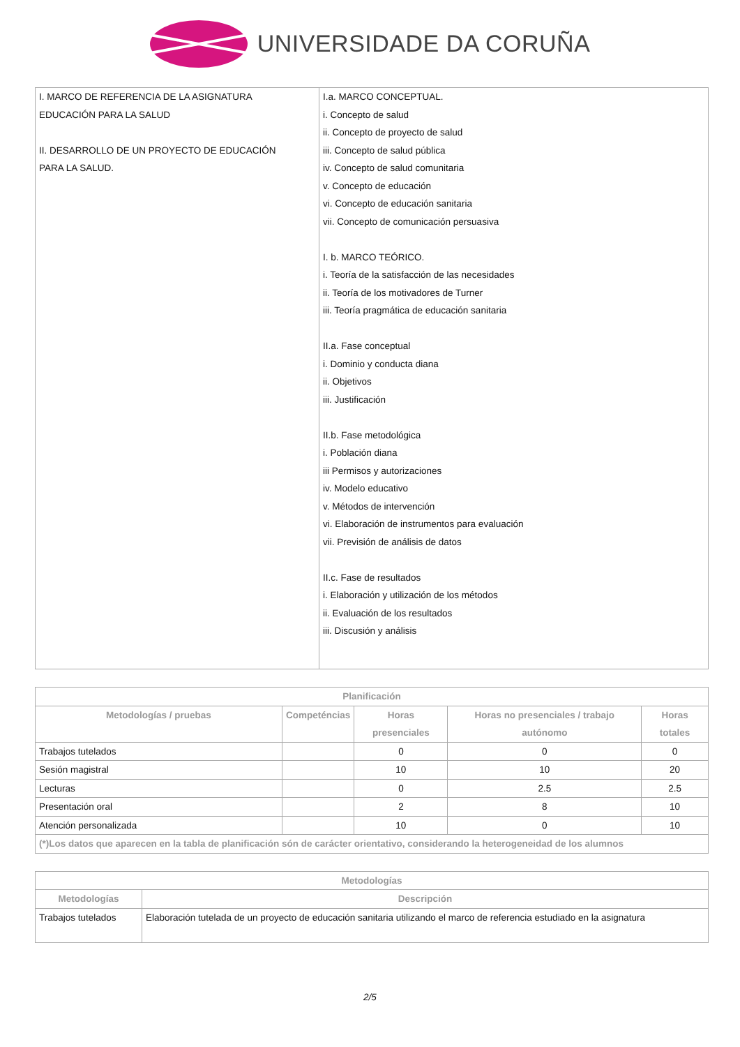UNIVERSIDADE DA CORUÑA
| I. MARCO DE REFERENCIA DE LA ASIGNATURA EDUCACIÓN PARA LA SALUD II. DESARROLLO DE UN PROYECTO DE EDUCACIÓN PARA LA SALUD. | I.a. MARCO CONCEPTUAL. i. Concepto de salud ii. Concepto de proyecto de salud iii. Concepto de salud pública iv. Concepto de salud comunitaria v. Concepto de educación vi. Concepto de educación sanitaria vii. Concepto de comunicación persuasiva I. b. MARCO TEÓRICO. i. Teoría de la satisfacción de las necesidades ii. Teoría de los motivadores de Turner iii. Teoría pragmática de educación sanitaria II.a. Fase conceptual i. Dominio y conducta diana ii. Objetivos iii. Justificación II.b. Fase metodológica i. Población diana iii Permisos y autorizaciones iv. Modelo educativo v. Métodos de intervención vi. Elaboración de instrumentos para evaluación vii. Previsión de análisis de datos II.c. Fase de resultados i. Elaboración y utilización de los métodos ii. Evaluación de los resultados iii. Discusión y análisis |
| Planificación | | | | |
| --- | --- | --- | --- | --- |
| Metodologías / pruebas | Competéncias | Horas presenciales | Horas no presenciales / trabajo autónomo | Horas totales |
| Trabajos tutelados | | 0 | 0 | 0 |
| Sesión magistral | | 10 | 10 | 20 |
| Lecturas | | 0 | 2.5 | 2.5 |
| Presentación oral | | 2 | 8 | 10 |
| Atención personalizada | | 10 | 0 | 10 |
| (*)Los datos que aparecen en la tabla de planificación són de carácter orientativo, considerando la heterogeneidad de los alumnos | | | | |
| Metodologías | |
| --- | --- |
| Metodologías | Descripción |
| Trabajos tutelados | Elaboración tutelada de un proyecto de educación sanitaria utilizando el marco de referencia estudiado en la asignatura |
2/5